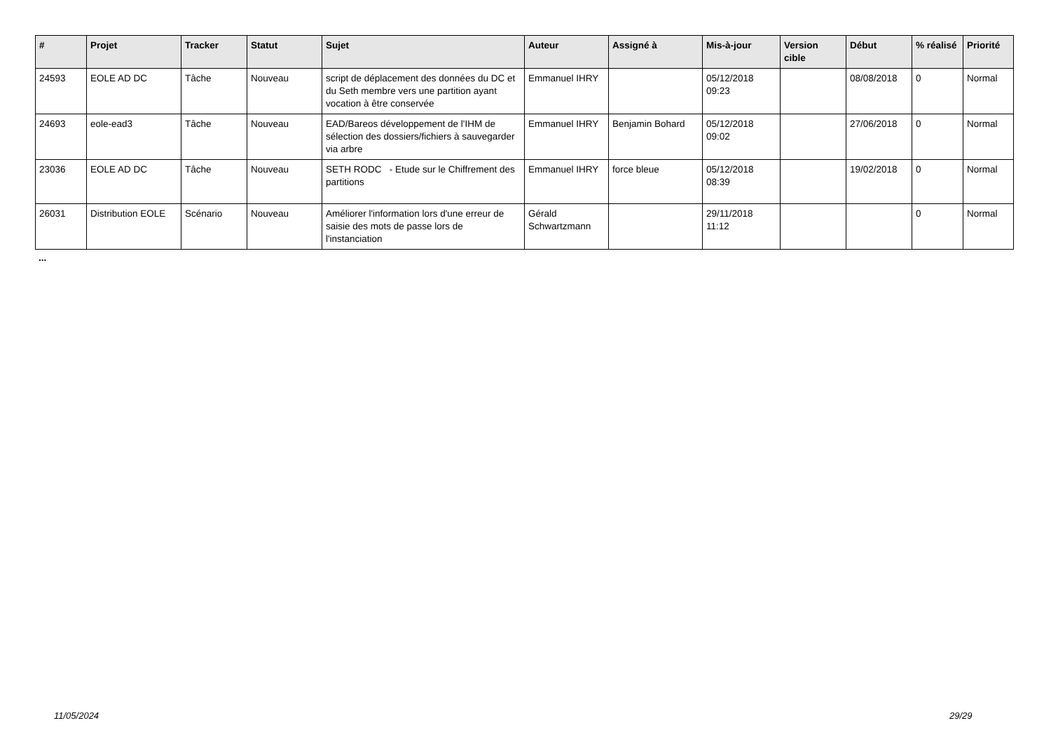| # | Projet | Tracker | Statut | Sujet | Auteur | Assigné à | Mis-à-jour | Version cible | Début | % réalisé | Priorité |
| --- | --- | --- | --- | --- | --- | --- | --- | --- | --- | --- | --- |
| 24593 | EOLE AD DC | Tâche | Nouveau | script de déplacement des données du DC et du Seth membre vers une partition ayant vocation à être conservée | Emmanuel IHRY | | 05/12/2018 09:23 | | 08/08/2018 | 0 | Normal |
| 24693 | eole-ead3 | Tâche | Nouveau | EAD/Bareos développement de l'IHM de sélection des dossiers/fichiers à sauvegarder via arbre | Emmanuel IHRY | Benjamin Bohard | 05/12/2018 09:02 | | 27/06/2018 | 0 | Normal |
| 23036 | EOLE AD DC | Tâche | Nouveau | SETH RODC - Etude sur le Chiffrement des partitions | Emmanuel IHRY | force bleue | 05/12/2018 08:39 | | 19/02/2018 | 0 | Normal |
| 26031 | Distribution EOLE | Scénario | Nouveau | Améliorer l'information lors d'une erreur de saisie des mots de passe lors de l'instanciation | Gérald Schwartzmann | | 29/11/2018 11:12 | | | 0 | Normal |
...
11/05/2024 29/29